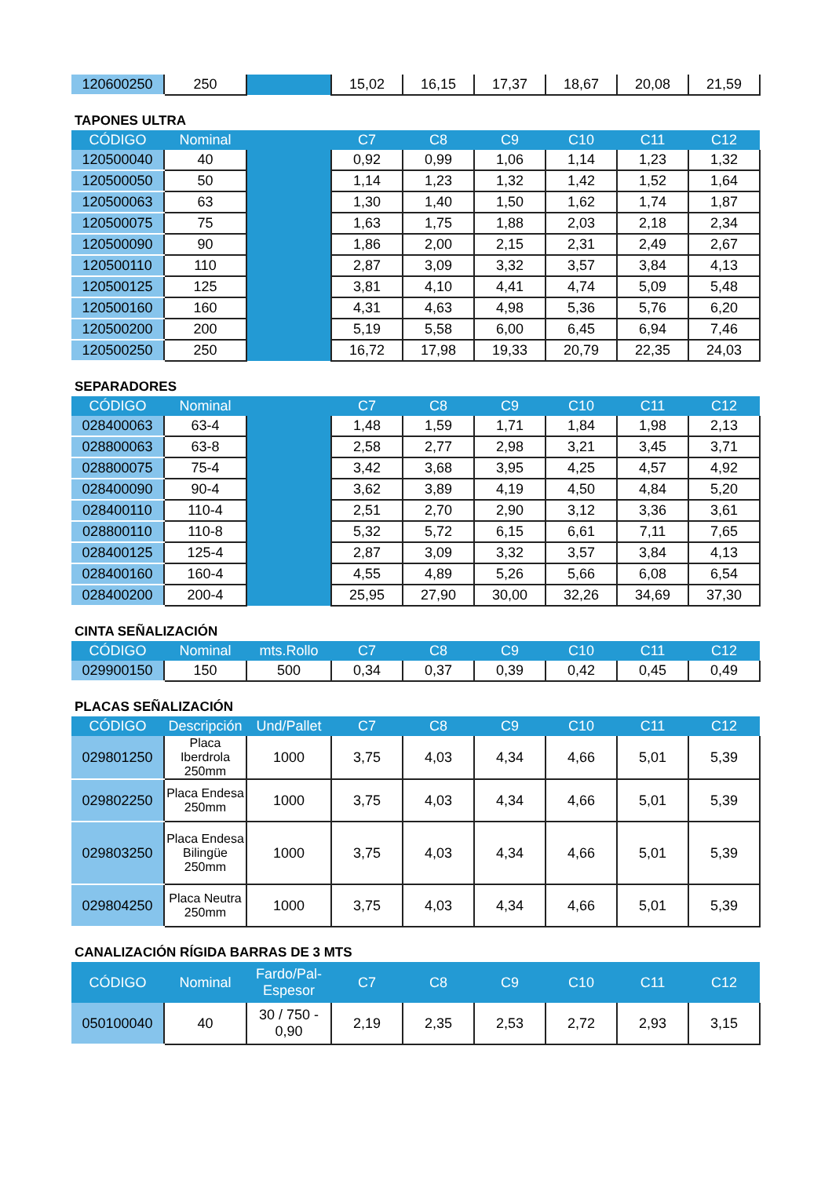| 120600250 | 250 | | 15,02 | 16,15 | 17,37 | 18,67 | 20,08 | 21,59 |
TAPONES ULTRA
| CÓDIGO | Nominal | | C7 | C8 | C9 | C10 | C11 | C12 |
| --- | --- | --- | --- | --- | --- | --- | --- | --- |
| 120500040 | 40 | | 0,92 | 0,99 | 1,06 | 1,14 | 1,23 | 1,32 |
| 120500050 | 50 | | 1,14 | 1,23 | 1,32 | 1,42 | 1,52 | 1,64 |
| 120500063 | 63 | | 1,30 | 1,40 | 1,50 | 1,62 | 1,74 | 1,87 |
| 120500075 | 75 | | 1,63 | 1,75 | 1,88 | 2,03 | 2,18 | 2,34 |
| 120500090 | 90 | | 1,86 | 2,00 | 2,15 | 2,31 | 2,49 | 2,67 |
| 120500110 | 110 | | 2,87 | 3,09 | 3,32 | 3,57 | 3,84 | 4,13 |
| 120500125 | 125 | | 3,81 | 4,10 | 4,41 | 4,74 | 5,09 | 5,48 |
| 120500160 | 160 | | 4,31 | 4,63 | 4,98 | 5,36 | 5,76 | 6,20 |
| 120500200 | 200 | | 5,19 | 5,58 | 6,00 | 6,45 | 6,94 | 7,46 |
| 120500250 | 250 | | 16,72 | 17,98 | 19,33 | 20,79 | 22,35 | 24,03 |
SEPARADORES
| CÓDIGO | Nominal | | C7 | C8 | C9 | C10 | C11 | C12 |
| --- | --- | --- | --- | --- | --- | --- | --- | --- |
| 028400063 | 63-4 | | 1,48 | 1,59 | 1,71 | 1,84 | 1,98 | 2,13 |
| 028800063 | 63-8 | | 2,58 | 2,77 | 2,98 | 3,21 | 3,45 | 3,71 |
| 028800075 | 75-4 | | 3,42 | 3,68 | 3,95 | 4,25 | 4,57 | 4,92 |
| 028400090 | 90-4 | | 3,62 | 3,89 | 4,19 | 4,50 | 4,84 | 5,20 |
| 028400110 | 110-4 | | 2,51 | 2,70 | 2,90 | 3,12 | 3,36 | 3,61 |
| 028800110 | 110-8 | | 5,32 | 5,72 | 6,15 | 6,61 | 7,11 | 7,65 |
| 028400125 | 125-4 | | 2,87 | 3,09 | 3,32 | 3,57 | 3,84 | 4,13 |
| 028400160 | 160-4 | | 4,55 | 4,89 | 5,26 | 5,66 | 6,08 | 6,54 |
| 028400200 | 200-4 | | 25,95 | 27,90 | 30,00 | 32,26 | 34,69 | 37,30 |
CINTA SEÑALIZACIÓN
| CÓDIGO | Nominal | mts.Rollo | C7 | C8 | C9 | C10 | C11 | C12 |
| --- | --- | --- | --- | --- | --- | --- | --- | --- |
| 029900150 | 150 | 500 | 0,34 | 0,37 | 0,39 | 0,42 | 0,45 | 0,49 |
PLACAS SEÑALIZACIÓN
| CÓDIGO | Descripción | Und/Pallet | C7 | C8 | C9 | C10 | C11 | C12 |
| --- | --- | --- | --- | --- | --- | --- | --- | --- |
| 029801250 | Placa Iberdrola 250mm | 1000 | 3,75 | 4,03 | 4,34 | 4,66 | 5,01 | 5,39 |
| 029802250 | Placa Endesa 250mm | 1000 | 3,75 | 4,03 | 4,34 | 4,66 | 5,01 | 5,39 |
| 029803250 | Placa Endesa Bilingüe 250mm | 1000 | 3,75 | 4,03 | 4,34 | 4,66 | 5,01 | 5,39 |
| 029804250 | Placa Neutra 250mm | 1000 | 3,75 | 4,03 | 4,34 | 4,66 | 5,01 | 5,39 |
CANALIZACIÓN RÍGIDA BARRAS DE 3 MTS
| CÓDIGO | Nominal | Fardo/Pal-Espesor | C7 | C8 | C9 | C10 | C11 | C12 |
| --- | --- | --- | --- | --- | --- | --- | --- | --- |
| 050100040 | 40 | 30 / 750 - 0,90 | 2,19 | 2,35 | 2,53 | 2,72 | 2,93 | 3,15 |